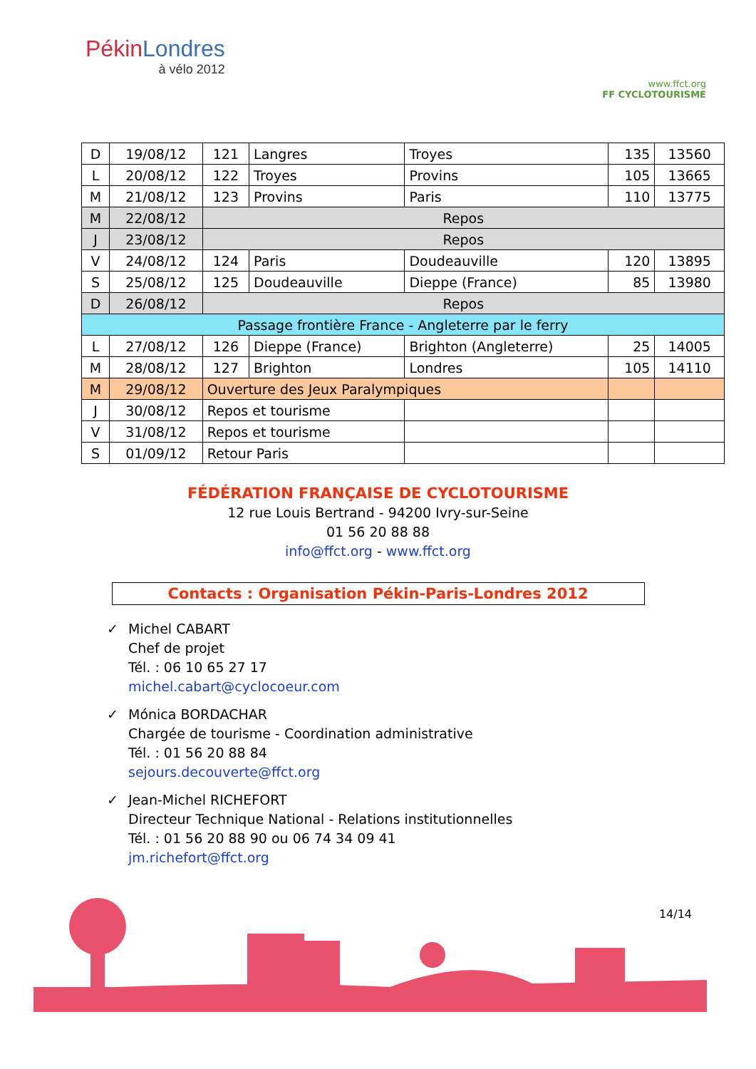PékinLondres
à vélo 2012
www.ffct.org
FF CYCLOTOURISME
| D | 19/08/12 | 121 | Langres | Troyes | 135 | 13560 |
| L | 20/08/12 | 122 | Troyes | Provins | 105 | 13665 |
| M | 21/08/12 | 123 | Provins | Paris | 110 | 13775 |
| M | 22/08/12 | Repos | | | | |
| J | 23/08/12 | Repos | | | | |
| V | 24/08/12 | 124 | Paris | Doudeauville | 120 | 13895 |
| S | 25/08/12 | 125 | Doudeauville | Dieppe (France) | 85 | 13980 |
| D | 26/08/12 | Repos | | | | |
| Passage frontière France - Angleterre par le ferry | | | | | | |
| L | 27/08/12 | 126 | Dieppe (France) | Brighton (Angleterre) | 25 | 14005 |
| M | 28/08/12 | 127 | Brighton | Londres | 105 | 14110 |
| M | 29/08/12 | Ouverture des Jeux Paralympiques | | | | |
| J | 30/08/12 | Repos et tourisme | | | | |
| V | 31/08/12 | Repos et tourisme | | | | |
| S | 01/09/12 | Retour Paris | | | | |
FÉDÉRATION FRANÇAISE DE CYCLOTOURISME
12 rue Louis Bertrand - 94200 Ivry-sur-Seine
01 56 20 88 88
info@ffct.org - www.ffct.org
Contacts : Organisation Pékin-Paris-Londres 2012
✓ Michel CABART
Chef de projet
Tél. : 06 10 65 27 17
michel.cabart@cyclocoeur.com
✓ Mónica BORDACHAR
Chargée de tourisme - Coordination administrative
Tél. : 01 56 20 88 84
sejours.decouverte@ffct.org
✓ Jean-Michel RICHEFORT
Directeur Technique National - Relations institutionnelles
Tél. : 01 56 20 88 90 ou 06 74 34 09 41
jm.richefort@ffct.org
14/14